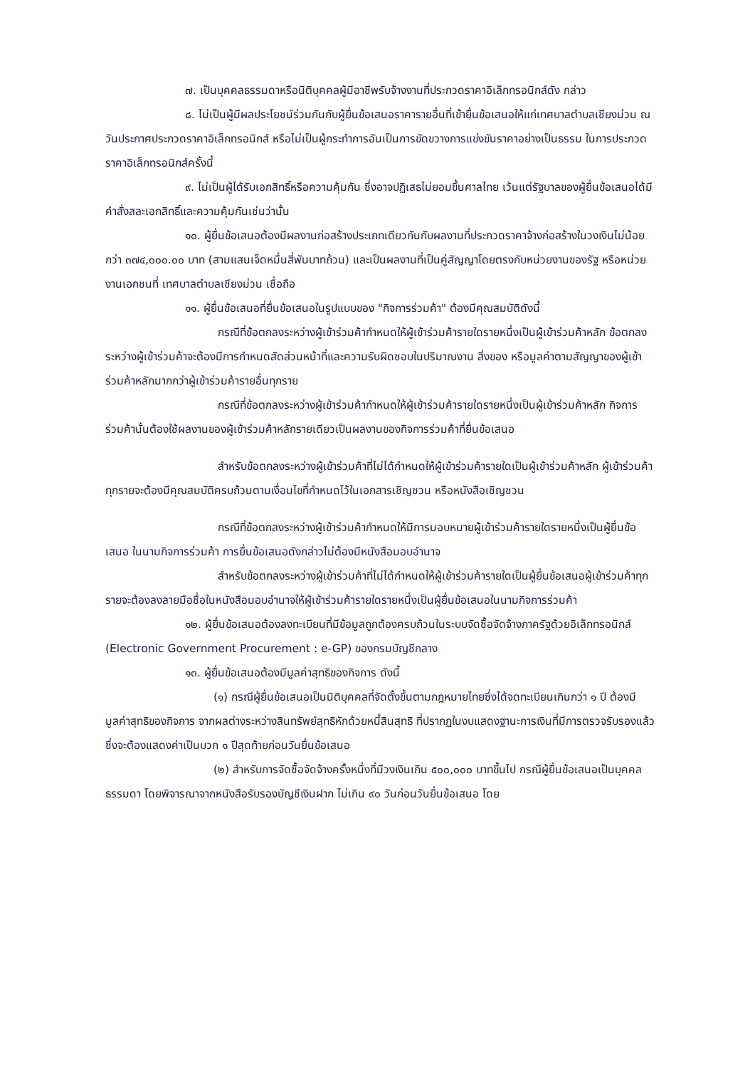๗. เป็นบุคคลธรรมดาหรือนิติบุคคลผู้มีอาชีพรับจ้างงานที่ประกวดราคาอิเล็กทรอนิกส์ดัง กล่าว
๘. ไม่เป็นผู้มีผลประโยชน์ร่วมกันกับผู้ยื่นข้อเสนอราคารายอื่นที่เข้ายื่นข้อเสนอให้แก่เทศบาลตำบลเชียงม่วน ณ วันประกาศประกวดราคาอิเล็กทรอนิกส์ หรือไม่เป็นผู้กระทำการอันเป็นการขัดขวางการแข่งขันราคาอย่างเป็นธรรม ในการประกวดราคาอิเล็กทรอนิกส์ครั้งนี้
๙. ไม่เป็นผู้ได้รับเอกสิทธิ์หรือความคุ้มกัน ซึ่งอาจปฏิเสธไม่ยอมขึ้นศาลไทย เว้นแต่รัฐบาลของผู้ยื่นข้อเสนอได้มีคำสั่งสละเอกสิทธิ์และความคุ้มกันเช่นว่านั้น
๑๐. ผู้ยื่นข้อเสนอต้องมีผลงานก่อสร้างประเภทเดียวกันกับผลงานที่ประกวดราคาจ้างก่อสร้างในวงเงินไม่น้อยกว่า ๓๗๔,๐๐๐.๐๐ บาท (สามแสนเจ็ดหมื่นสี่พันบาทถ้วน) และเป็นผลงานที่เป็นคู่สัญญาโดยตรงกับหน่วยงานของรัฐ หรือหน่วยงานเอกชนที่ เทศบาลตำบลเชียงม่วน เชื่อถือ
๑๑. ผู้ยื่นข้อเสนอที่ยื่นข้อเสนอในรูปแบบของ "กิจการร่วมค้า" ต้องมีคุณสมบัติดังนี้
กรณีที่ข้อตกลงระหว่างผู้เข้าร่วมค้ากำหนดให้ผู้เข้าร่วมค้ารายใดรายหนึ่งเป็นผู้เข้าร่วมค้าหลัก ข้อตกลงระหว่างผู้เข้าร่วมค้าจะต้องมีการกำหนดสัดส่วนหน้าที่และความรับผิดชอบในปริมาณงาน สิ่งของ หรือมูลค่าตามสัญญาของผู้เข้าร่วมค้าหลักมากกว่าผู้เข้าร่วมค้ารายอื่นทุกราย
กรณีที่ข้อตกลงระหว่างผู้เข้าร่วมค้ากำหนดให้ผู้เข้าร่วมค้ารายใดรายหนึ่งเป็นผู้เข้าร่วมค้าหลัก กิจการร่วมค้านั้นต้องใช้ผลงานของผู้เข้าร่วมค้าหลักรายเดียวเป็นผลงานของกิจการร่วมค้าที่ยื่นข้อเสนอ
สำหรับข้อตกลงระหว่างผู้เข้าร่วมค้าที่ไม่ได้กำหนดให้ผู้เข้าร่วมค้ารายใดเป็นผู้เข้าร่วมค้าหลัก ผู้เข้าร่วมค้าทุกรายจะต้องมีคุณสมบัติครบถ้วนตามเงื่อนไขที่กำหนดไว้ในเอกสารเชิญชวน หรือหนังสือเชิญชวน
กรณีที่ข้อตกลงระหว่างผู้เข้าร่วมค้ากำหนดให้มีการมอบหมายผู้เข้าร่วมค้ารายใดรายหนึ่งเป็นผู้ยื่นข้อเสนอ ในนามกิจการร่วมค้า การยื่นข้อเสนอดังกล่าวไม่ต้องมีหนังสือมอบอำนาจ
สำหรับข้อตกลงระหว่างผู้เข้าร่วมค้าที่ไม่ได้กำหนดให้ผู้เข้าร่วมค้ารายใดเป็นผู้ยื่นข้อเสนอผู้เข้าร่วมค้าทุกรายจะต้องลงลายมือชื่อในหนังสือมอบอำนาจให้ผู้เข้าร่วมค้ารายใดรายหนึ่งเป็นผู้ยื่นข้อเสนอในนามกิจการร่วมค้า
๑๒. ผู้ยื่นข้อเสนอต้องลงทะเบียนที่มีข้อมูลถูกต้องครบถ้วนในระบบจัดซื้อจัดจ้างภาครัฐด้วยอิเล็กทรอนิกส์ (Electronic Government Procurement : e-GP) ของกรมบัญชีกลาง
๑๓. ผู้ยื่นข้อเสนอต้องมีมูลค่าสุทธิของกิจการ ดังนี้
(๑) กรณีผู้ยื่นข้อเสนอเป็นนิติบุคคลที่จัดตั้งขึ้นตามกฎหมายไทยซึ่งได้จดทะเบียนเกินกว่า ๑ ปี ต้องมีมูลค่าสุทธิของกิจการ จากผลต่างระหว่างสินทรัพย์สุทธิหักด้วยหนี้สินสุทธิ ที่ปรากฏในงบแสดงฐานะการเงินที่มีการตรวจรับรองแล้ว ซึ่งจะต้องแสดงค่าเป็นบวก ๑ ปีสุดท้ายก่อนวันยื่นข้อเสนอ
(๒) สำหรับการจัดซื้อจัดจ้างครั้งหนึ่งที่มีวงเงินเกิน ๕๐๐,๐๐๐ บาทขึ้นไป กรณีผู้ยื่นข้อเสนอเป็นบุคคลธรรมดา โดยพิจารณาจากหนังสือรับรองบัญชีเงินฝาก ไม่เกิน ๙๐ วันก่อนวันยื่นข้อเสนอ โดย